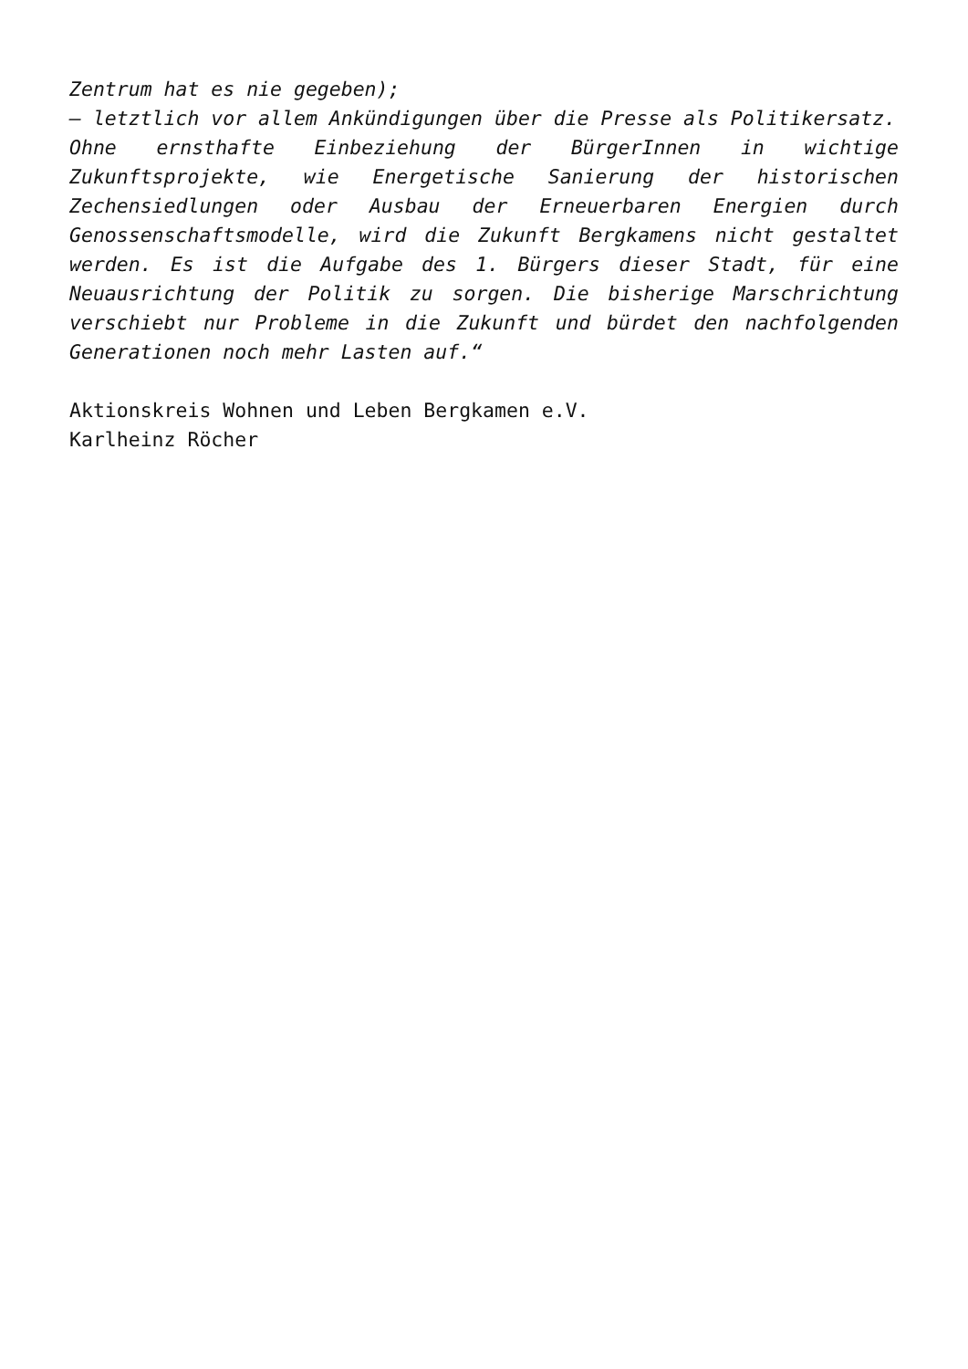Zentrum hat es nie gegeben);
– letztlich vor allem Ankündigungen über die Presse als Politikersatz.
Ohne ernsthafte Einbeziehung der BürgerInnen in wichtige Zukunftsprojekte, wie Energetische Sanierung der historischen Zechensiedlungen oder Ausbau der Erneuerbaren Energien durch Genossenschaftsmodelle, wird die Zukunft Bergkamens nicht gestaltet werden. Es ist die Aufgabe des 1. Bürgers dieser Stadt, für eine Neuausrichtung der Politik zu sorgen. Die bisherige Marschrichtung verschiebt nur Probleme in die Zukunft und bürdet den nachfolgenden Generationen noch mehr Lasten auf.“
Aktionskreis Wohnen und Leben Bergkamen e.V.
Karlheinz Röcher